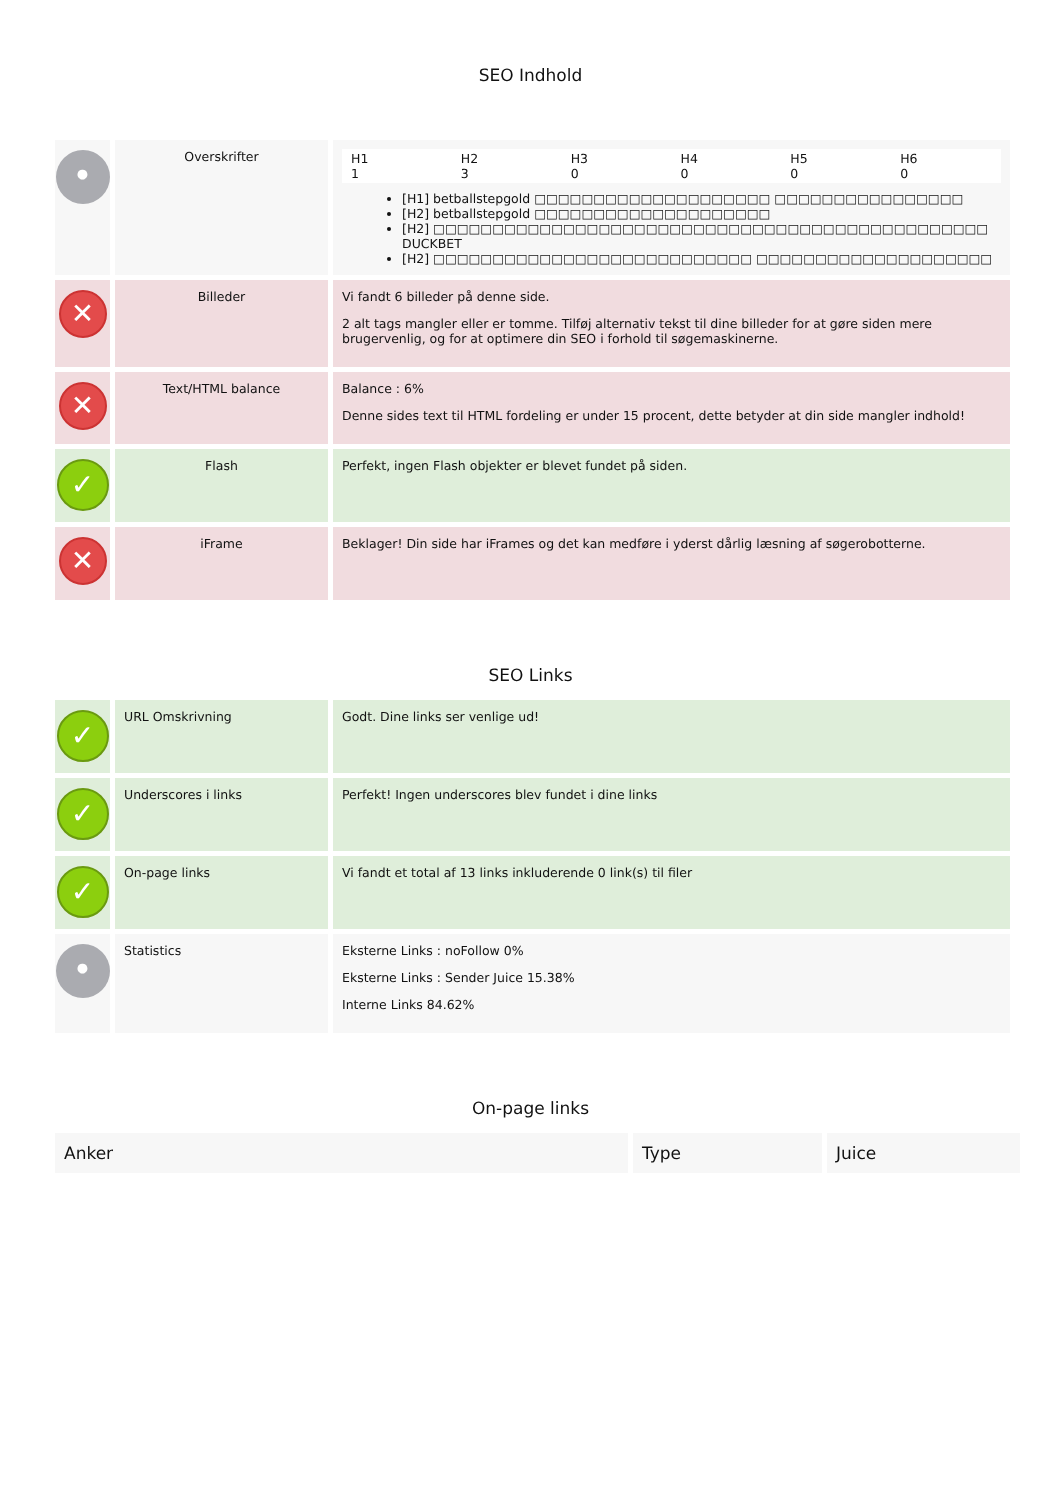SEO Indhold
| • | Overskrifter | / H1 1 / H2 3 / H3 0 / H4 0 / H5 0 / H6 0 / [H1] betballstepgold □□□□□□□□□□□□□□□□□□□□ □□□□□□□□□□□□□□□□ [H2] betballstepgold □□□□□□□□□□□□□□□□□□□□ [H2] □□□□□□□□□□□□□□□□□□□□□□□□□□□□□□□□□□□□□□□□□□□□□□□ DUCKBET [H2] □□□□□□□□□□□□□□□□□□□□□□□□□□□ □□□□□□□□□□□□□□□□□□□□ |
| ✕ | Billeder | Vi fandt 6 billeder på denne side. 2 alt tags mangler eller er tomme. Tilføj alternativ tekst til dine billeder for at gøre siden mere brugervenlig, og for at optimere din SEO i forhold til søgemaskinerne. |
| ✕ | Text/HTML balance | Balance : 6% Denne sides text til HTML fordeling er under 15 procent, dette betyder at din side mangler indhold! |
| ✓ | Flash | Perfekt, ingen Flash objekter er blevet fundet på siden. |
| ✕ | iFrame | Beklager! Din side har iFrames og det kan medføre i yderst dårlig læsning af søgerobotterne. |
SEO Links
| ✓ | URL Omskrivning | Godt. Dine links ser venlige ud! |
| ✓ | Underscores i links | Perfekt! Ingen underscores blev fundet i dine links |
| ✓ | On-page links | Vi fandt et total af 13 links inkluderende 0 link(s) til filer |
| • | Statistics | Eksterne Links : noFollow 0% Eksterne Links : Sender Juice 15.38% Interne Links 84.62% |
On-page links
| Anker | Type | Juice |
| --- | --- | --- |